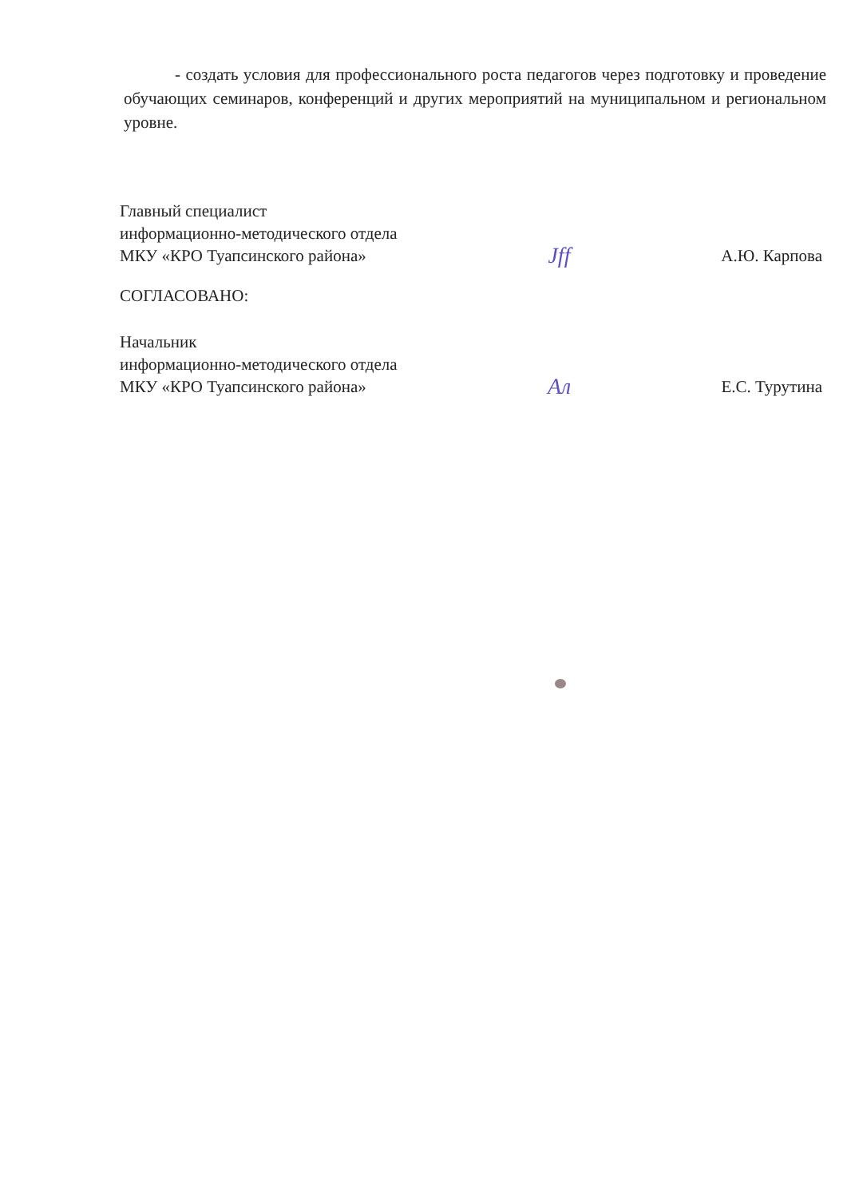- создать условия для профессионального роста педагогов через подготовку и проведение обучающих семинаров, конференций и других мероприятий на муниципальном и региональном уровне.
Главный специалист
информационно-методического отдела
МКУ «КРО Туапсинского района»
Jff
А.Ю. Карпова
СОГЛАСОВАНО:
Начальник
информационно-методического отдела
МКУ «КРО Туапсинского района»
Ал
Е.С. Турутина